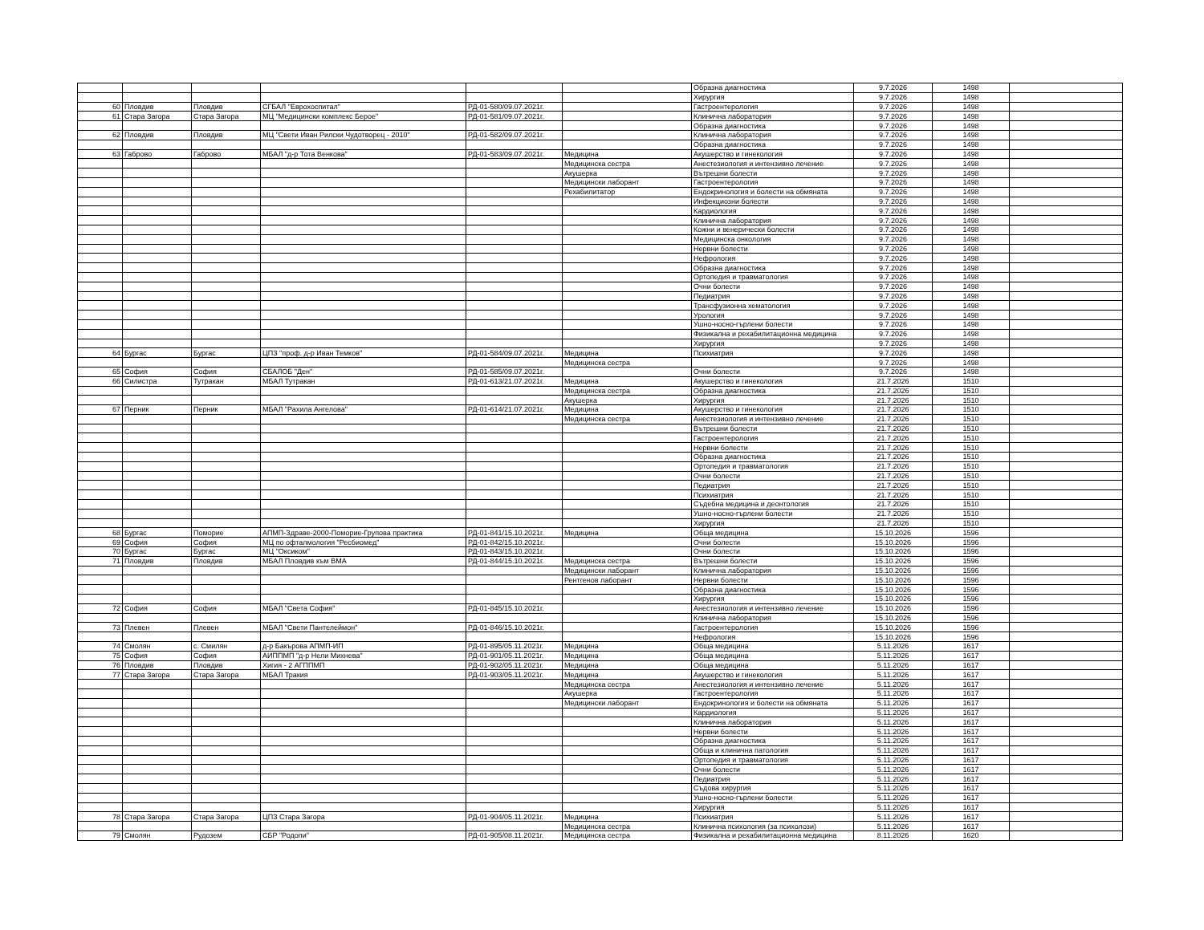| | | | | | | Образна диагностика | 9.7.2026 | 1498 | |
| | | | | | | Хирургия | 9.7.2026 | 1498 | |
| 60 | Пловдив | Пловдив | СГБАЛ "Еврохоспитал" | РД-01-580/09.07.2021г. | | Гастроентерология | 9.7.2026 | 1498 | |
| 61 | Стара Загора | Стара Загора | МЦ "Медицински комплекс Берое" | РД-01-581/09.07.2021г. | | Клинична лаборатория | 9.7.2026 | 1498 | |
| | | | | | | Образна диагностика | 9.7.2026 | 1498 | |
| 62 | Пловдив | Пловдив | МЦ "Свети Иван Рилски Чудотворец - 2010" | РД-01-582/09.07.2021г. | | Клинична лаборатория | 9.7.2026 | 1498 | |
| | | | | | | Образна диагностика | 9.7.2026 | 1498 | |
| 63 | Габрово | Габрово | МБАЛ "д-р Тота Венкова" | РД-01-583/09.07.2021г. | Медицина | Акушерство и гинекология | 9.7.2026 | 1498 | |
| | | | | | Медицинска сестра | Анестезиология и интензивно лечение | 9.7.2026 | 1498 | |
| | | | | | Акушерка | Вътрешни болести | 9.7.2026 | 1498 | |
| | | | | | Медицински лаборант | Гастроентерология | 9.7.2026 | 1498 | |
| | | | | | Рехабилитатор | Ендокринология и болести на обмяната | 9.7.2026 | 1498 | |
| | | | | | | Инфекциозни болести | 9.7.2026 | 1498 | |
| | | | | | | Кардиология | 9.7.2026 | 1498 | |
| | | | | | | Клинична лаборатория | 9.7.2026 | 1498 | |
| | | | | | | Кожни и венерически болести | 9.7.2026 | 1498 | |
| | | | | | | Медицинска онкология | 9.7.2026 | 1498 | |
| | | | | | | Нервни болести | 9.7.2026 | 1498 | |
| | | | | | | Нефрология | 9.7.2026 | 1498 | |
| | | | | | | Образна диагностика | 9.7.2026 | 1498 | |
| | | | | | | Ортопедия и травматология | 9.7.2026 | 1498 | |
| | | | | | | Очни болести | 9.7.2026 | 1498 | |
| | | | | | | Педиатрия | 9.7.2026 | 1498 | |
| | | | | | | Трансфузионна хематология | 9.7.2026 | 1498 | |
| | | | | | | Урология | 9.7.2026 | 1498 | |
| | | | | | | Ушно-носно-гърлени болести | 9.7.2026 | 1498 | |
| | | | | | | Физикална и рехабилитационна медицина | 9.7.2026 | 1498 | |
| | | | | | | Хирургия | 9.7.2026 | 1498 | |
| 64 | Бургас | Бургас | ЦПЗ "проф. д-р Иван Темков" | РД-01-584/09.07.2021г. | Медицина | Психиатрия | 9.7.2026 | 1498 | |
| | | | | | Медицинска сестра | | 9.7.2026 | 1498 | |
| 65 | София | София | СБАЛОБ "Ден" | РД-01-585/09.07.2021г. | | Очни болести | 9.7.2026 | 1498 | |
| 66 | Силистра | Тутракан | МБАЛ Тутракан | РД-01-613/21.07.2021г. | Медицина | Акушерство и гинекология | 21.7.2026 | 1510 | |
| | | | | | Медицинска сестра | Образна диагностика | 21.7.2026 | 1510 | |
| | | | | | Акушерка | Хирургия | 21.7.2026 | 1510 | |
| 67 | Перник | Перник | МБАЛ "Рахила Ангелова" | РД-01-614/21.07.2021г. | Медицина | Акушерство и гинекология | 21.7.2026 | 1510 | |
| | | | | | Медицинска сестра | Анестезиология и интензивно лечение | 21.7.2026 | 1510 | |
| | | | | | | Вътрешни болести | 21.7.2026 | 1510 | |
| | | | | | | Гастроентерология | 21.7.2026 | 1510 | |
| | | | | | | Нервни болести | 21.7.2026 | 1510 | |
| | | | | | | Образна диагностика | 21.7.2026 | 1510 | |
| | | | | | | Ортопедия и травматология | 21.7.2026 | 1510 | |
| | | | | | | Очни болести | 21.7.2026 | 1510 | |
| | | | | | | Педиатрия | 21.7.2026 | 1510 | |
| | | | | | | Психиатрия | 21.7.2026 | 1510 | |
| | | | | | | Съдебна медицина и деонтология | 21.7.2026 | 1510 | |
| | | | | | | Ушно-носно-гърлени болести | 21.7.2026 | 1510 | |
| | | | | | | Хирургия | 21.7.2026 | 1510 | |
| 68 | Бургас | Поморие | АПМП-Здраве-2000-Поморие-Групова практика | РД-01-841/15.10.2021г. | Медицина | Обща медицина | 15.10.2026 | 1596 | |
| 69 | София | София | МЦ по офталмология "Ресбиомед" | РД-01-842/15.10.2021г. | | Очни болести | 15.10.2026 | 1596 | |
| 70 | Бургас | Бургас | МЦ "Оксиком" | РД-01-843/15.10.2021г. | | Очни болести | 15.10.2026 | 1596 | |
| 71 | Пловдив | Пловдив | МБАЛ Пловдив към ВМА | РД-01-844/15.10.2021г. | Медицинска сестра | Вътрешни болести | 15.10.2026 | 1596 | |
| | | | | | Медицински лаборант | Клинична лаборатория | 15.10.2026 | 1596 | |
| | | | | | Рентгенов лаборант | Нервни болести | 15.10.2026 | 1596 | |
| | | | | | | Образна диагностика | 15.10.2026 | 1596 | |
| | | | | | | Хирургия | 15.10.2026 | 1596 | |
| 72 | София | София | МБАЛ "Света София" | РД-01-845/15.10.2021г. | | Анестезиология и интензивно лечение | 15.10.2026 | 1596 | |
| | | | | | | Клинична лаборатория | 15.10.2026 | 1596 | |
| 73 | Плевен | Плевен | МБАЛ "Свети Пантелеймон" | РД-01-846/15.10.2021г. | | Гастроентерология | 15.10.2026 | 1596 | |
| | | | | | | Нефрология | 15.10.2026 | 1596 | |
| 74 | Смолян | с. Смилян | д-р Бакърова АПМП-ИП | РД-01-895/05.11.2021г. | Медицина | Обща медицина | 5.11.2026 | 1617 | |
| 75 | София | София | АИППМП "д-р Нели Михнева" | РД-01-901/05.11.2021г. | Медицина | Обща медицина | 5.11.2026 | 1617 | |
| 76 | Пловдив | Пловдив | Хигия - 2 АГППМП | РД-01-902/05.11.2021г. | Медицина | Обща медицина | 5.11.2026 | 1617 | |
| 77 | Стара Загора | Стара Загора | МБАЛ Тракия | РД-01-903/05.11.2021г. | Медицина | Акушерство и гинекология | 5.11.2026 | 1617 | |
| | | | | | Медицинска сестра | Анестезиология и интензивно лечение | 5.11.2026 | 1617 | |
| | | | | | Акушерка | Гастроентерология | 5.11.2026 | 1617 | |
| | | | | | Медицински лаборант | Ендокринология и болести на обмяната | 5.11.2026 | 1617 | |
| | | | | | | Кардиология | 5.11.2026 | 1617 | |
| | | | | | | Клинична лаборатория | 5.11.2026 | 1617 | |
| | | | | | | Нервни болести | 5.11.2026 | 1617 | |
| | | | | | | Образна диагностика | 5.11.2026 | 1617 | |
| | | | | | | Обща и клинична патология | 5.11.2026 | 1617 | |
| | | | | | | Ортопедия и травматология | 5.11.2026 | 1617 | |
| | | | | | | Очни болести | 5.11.2026 | 1617 | |
| | | | | | | Педиатрия | 5.11.2026 | 1617 | |
| | | | | | | Съдова хирургия | 5.11.2026 | 1617 | |
| | | | | | | Ушно-носно-гърлени болести | 5.11.2026 | 1617 | |
| | | | | | | Хирургия | 5.11.2026 | 1617 | |
| 78 | Стара Загора | Стара Загора | ЦПЗ Стара Загора | РД-01-904/05.11.2021г. | Медицина | Психиатрия | 5.11.2026 | 1617 | |
| | | | | | Медицинска сестра | Клинична психология (за психолози) | 5.11.2026 | 1617 | |
| 79 | Смолян | Рудозем | СБР "Родопи" | РД-01-905/08.11.2021г. | Медицинска сестра | Физикална и рехабилитационна медицина | 8.11.2026 | 1620 | |